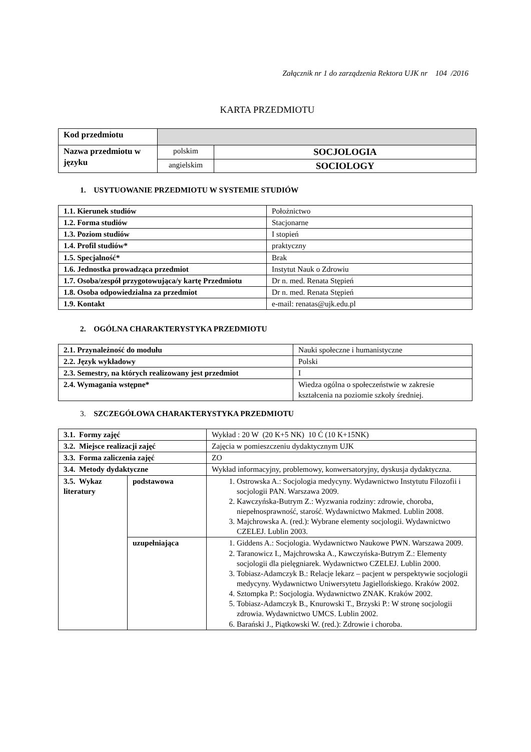Załącznik nr 1 do zarządzenia Rektora UJK nr 104 /2016
KARTA PRZEDMIOTU
| Kod przedmiotu | | |
| Nazwa przedmiotu w języku | polskim | SOCJOLOGIA |
| | angielskim | SOCIOLOGY |
1. USYTUOWANIE PRZEDMIOTU W SYSTEMIE STUDIÓW
| 1.1. Kierunek studiów | Położnictwo |
| 1.2. Forma studiów | Stacjonarne |
| 1.3. Poziom studiów | I stopień |
| 1.4. Profil studiów* | praktyczny |
| 1.5. Specjalność* | Brak |
| 1.6. Jednostka prowadząca przedmiot | Instytut Nauk o Zdrowiu |
| 1.7. Osoba/zespół przygotowująca/y kartę Przedmiotu | Dr n. med. Renata Stępień |
| 1.8. Osoba odpowiedzialna za przedmiot | Dr n. med. Renata Stępień |
| 1.9. Kontakt | e-mail: renatas@ujk.edu.pl |
2. OGÓLNA CHARAKTERYSTYKA PRZEDMIOTU
| 2.1. Przynależność do modułu | Nauki społeczne i humanistyczne |
| 2.2. Język wykładowy | Polski |
| 2.3. Semestry, na których realizowany jest przedmiot | I |
| 2.4. Wymagania wstępne* | Wiedza ogólna o społeczeństwie w zakresie kształcenia na poziomie szkoły średniej. |
3. SZCZEGÓŁOWA CHARAKTERYSTYKA PRZEDMIOTU
| 3.1. Formy zajęć | | Wykład : 20 W (20 K+5 NK) 10 Ć (10 K+15NK) |
| 3.2. Miejsce realizacji zajęć | | Zajęcia w pomieszczeniu dydaktycznym UJK |
| 3.3. Forma zaliczenia zajęć | | ZO |
| 3.4. Metody dydaktyczne | | Wykład informacyjny, problemowy, konwersatoryjny, dyskusja dydaktyczna. |
| 3.5. Wykaz literatury | podstawowa | 1. Ostrowska A.: Socjologia medycyny. Wydawnictwo Instytutu Filozofii i socjologii PAN. Warszawa 2009. 2. Kawczyńska-Butrym Z.: Wyzwania rodziny: zdrowie, choroba, niepełnosprawność, starość. Wydawnictwo Makmed. Lublin 2008. 3. Majchrowska A. (red.): Wybrane elementy socjologii. Wydawnictwo CZELEJ. Lublin 2003. |
| | uzupełniająca | 1. Giddens A.: Socjologia. Wydawnictwo Naukowe PWN. Warszawa 2009. 2. Taranowicz I., Majchrowska A., Kawczyńska-Butrym Z.: Elementy socjologii dla pielęgniarek. Wydawnictwo CZELEJ. Lublin 2000. 3. Tobiasz-Adamczyk B.: Relacje lekarz – pacjent w perspektywie socjologii medycyny. Wydawnictwo Uniwersytetu Jagiellońskiego. Kraków 2002. 4. Sztompka P.: Socjologia. Wydawnictwo ZNAK. Kraków 2002. 5. Tobiasz-Adamczyk B., Knurowski T., Brzyski P.: W stronę socjologii zdrowia. Wydawnictwo UMCS. Lublin 2002. 6. Barański J., Piątkowski W. (red.): Zdrowie i choroba. |